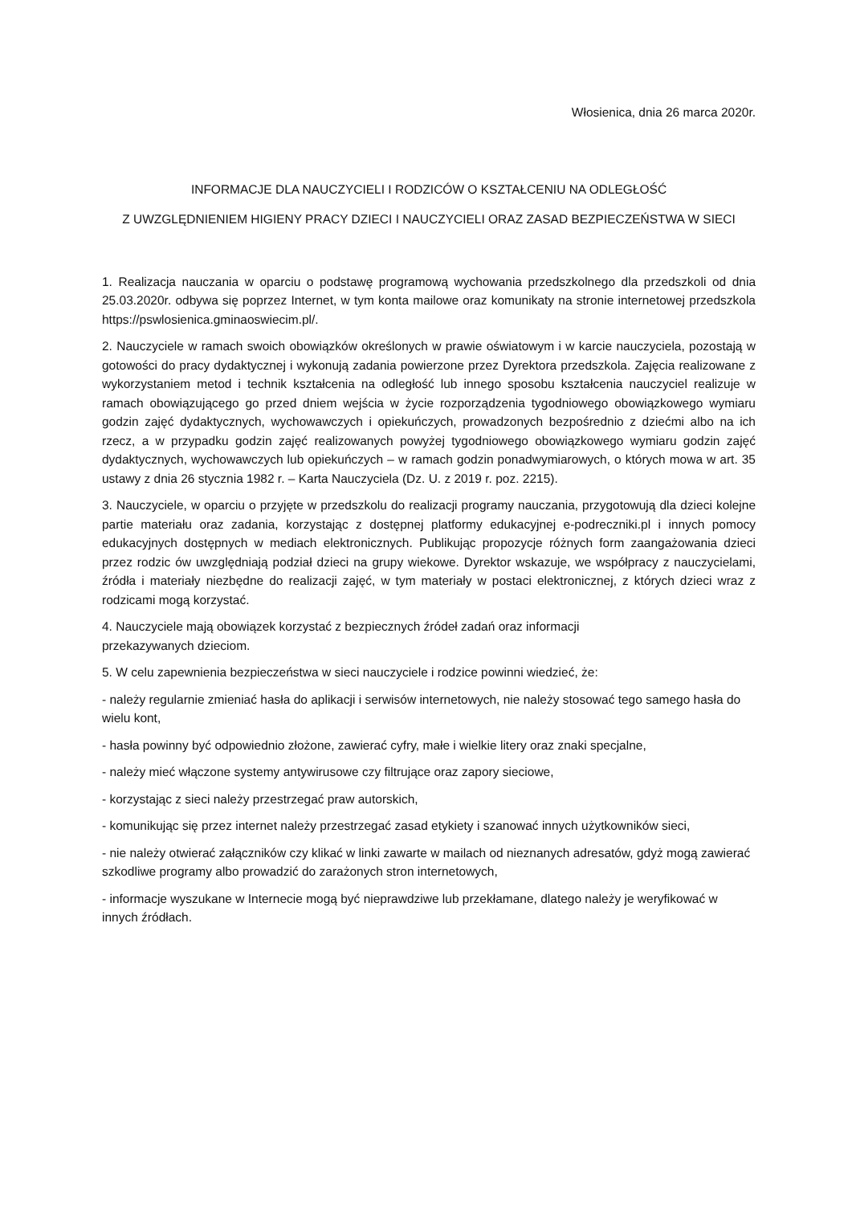Włosienica, dnia 26 marca 2020r.
INFORMACJE DLA NAUCZYCIELI I RODZICÓW O KSZTAŁCENIU NA ODLEGŁOŚĆ
Z UWZGLĘDNIENIEM HIGIENY PRACY DZIECI I NAUCZYCIELI ORAZ ZASAD BEZPIECZEŃSTWA W SIECI
1. Realizacja nauczania w oparciu o podstawę programową wychowania przedszkolnego dla przedszkoli od dnia 25.03.2020r. odbywa się poprzez Internet, w tym konta mailowe oraz komunikaty na stronie internetowej przedszkola https://pswlosienica.gminaoswiecim.pl/.
2. Nauczyciele w ramach swoich obowiązków określonych w prawie oświatowym i w karcie nauczyciela, pozostają w gotowości do pracy dydaktycznej i wykonują zadania powierzone przez Dyrektora przedszkola. Zajęcia realizowane z wykorzystaniem metod i technik kształcenia na odległość lub innego sposobu kształcenia nauczyciel realizuje w ramach obowiązującego go przed dniem wejścia w życie rozporządzenia tygodniowego obowiązkowego wymiaru godzin zajęć dydaktycznych, wychowawczych i opiekuńczych, prowadzonych bezpośrednio z dziećmi albo na ich rzecz, a w przypadku godzin zajęć realizowanych powyżej tygodniowego obowiązkowego wymiaru godzin zajęć dydaktycznych, wychowawczych lub opiekuńczych – w ramach godzin ponadwymiarowych, o których mowa w art. 35 ustawy z dnia 26 stycznia 1982 r. – Karta Nauczyciela (Dz. U. z 2019 r. poz. 2215).
3. Nauczyciele, w oparciu o przyjęte w przedszkolu do realizacji programy nauczania, przygotowują dla dzieci kolejne partie materiału oraz zadania, korzystając z dostępnej platformy edukacyjnej e-podreczniki.pl i innych pomocy edukacyjnych dostępnych w mediach elektronicznych. Publikując propozycje różnych form zaangażowania dzieci przez rodzic ów uwzględniają podział dzieci na grupy wiekowe. Dyrektor wskazuje, we współpracy z nauczycielami, źródła i materiały niezbędne do realizacji zajęć, w tym materiały w postaci elektronicznej, z których dzieci wraz z rodzicami mogą korzystać.
4. Nauczyciele mają obowiązek korzystać z bezpiecznych źródeł zadań oraz informacji
przekazywanych dzieciom.
5. W celu zapewnienia bezpieczeństwa w sieci nauczyciele i rodzice powinni wiedzieć, że:
- należy regularnie zmieniać hasła do aplikacji i serwisów internetowych, nie należy stosować tego samego hasła do wielu kont,
- hasła powinny być odpowiednio złożone, zawierać cyfry, małe i wielkie litery oraz znaki specjalne,
- należy mieć włączone systemy antywirusowe czy filtrujące oraz zapory sieciowe,
- korzystając z sieci należy przestrzegać praw autorskich,
- komunikując się przez internet należy przestrzegać zasad etykiety i szanować innych użytkowników sieci,
- nie należy otwierać załączników czy klikać w linki zawarte w mailach od nieznanych adresatów, gdyż mogą zawierać szkodliwe programy albo prowadzić do zarażonych stron internetowych,
- informacje wyszukane w Internecie mogą być nieprawdziwe lub przekłamane, dlatego należy je weryfikować w innych źródłach.